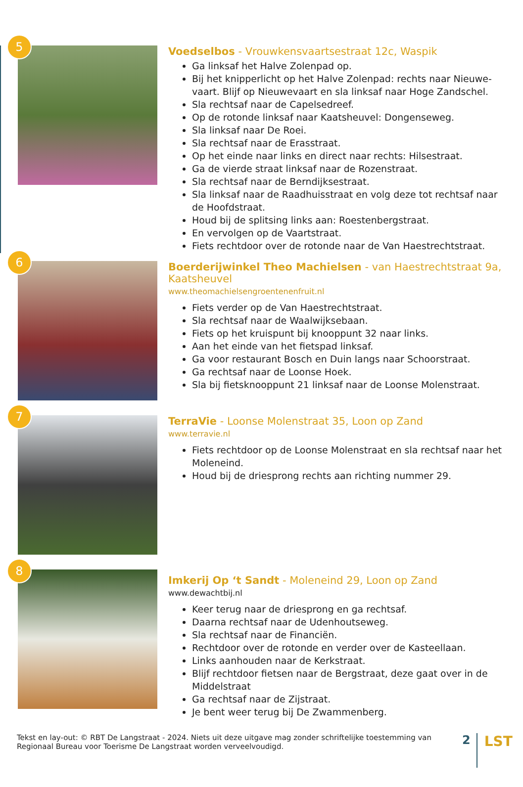5
Voedselbos - Vrouwkensvaartsestraat 12c, Waspik
Ga linksaf het Halve Zolenpad op.
Bij het knipperlicht op het Halve Zolenpad: rechts naar Nieuwe-vaart. Blijf op Nieuwevaart en sla linksaf naar Hoge Zandschel.
Sla rechtsaf naar de Capelsedreef.
Op de rotonde linksaf naar Kaatsheuvel: Dongenseweg.
Sla linksaf naar De Roei.
Sla rechtsaf naar de Erasstraat.
Op het einde naar links en direct naar rechts: Hilsestraat.
Ga de vierde straat linksaf naar de Rozenstraat.
Sla rechtsaf naar de Berndijksestraat.
Sla linksaf naar de Raadhuisstraat en volg deze tot rechtsaf naar de Hoofdstraat.
Houd bij de splitsing links aan: Roestenbergstraat.
En vervolgen op de Vaartstraat.
Fiets rechtdoor over de rotonde naar de Van Haestrechtstraat.
6
Boerderijwinkel Theo Machielsen - van Haestrechtstraat 9a, Kaatsheuvel
www.theomachielsengroentenenfruit.nl
Fiets verder op de Van Haestrechtstraat.
Sla rechtsaf naar de Waalwijksebaan.
Fiets op het kruispunt bij knooppunt 32 naar links.
Aan het einde van het fietspad linksaf.
Ga voor restaurant Bosch en Duin langs naar Schoorstraat.
Ga rechtsaf naar de Loonse Hoek.
Sla bij fietsknooppunt 21 linksaf naar de Loonse Molenstraat.
7
TerraVie - Loonse Molenstraat 35, Loon op Zand
www.terravie.nl
Fiets rechtdoor op de Loonse Molenstraat en sla rechtsaf naar het Moleneind.
Houd bij de driesprong rechts aan richting nummer 29.
8
Imkerij Op ‘t Sandt - Moleneind 29, Loon op Zand
www.dewachtbij.nl
Keer terug naar de driesprong en ga rechtsaf.
Daarna rechtsaf naar de Udenhoutseweg.
Sla rechtsaf naar de Financiën.
Rechtdoor over de rotonde en verder over de Kasteellaan.
Links aanhouden naar de Kerkstraat.
Blijf rechtdoor fietsen naar de Bergstraat, deze gaat over in de Middelstraat
Ga rechtsaf naar de Zijstraat.
Je bent weer terug bij De Zwammenberg.
Tekst en lay-out: © RBT De Langstraat - 2024. Niets uit deze uitgave mag zonder schriftelijke toestemming van Regionaal Bureau voor Toerisme De Langstraat worden verveelvoudigd.
2
LST